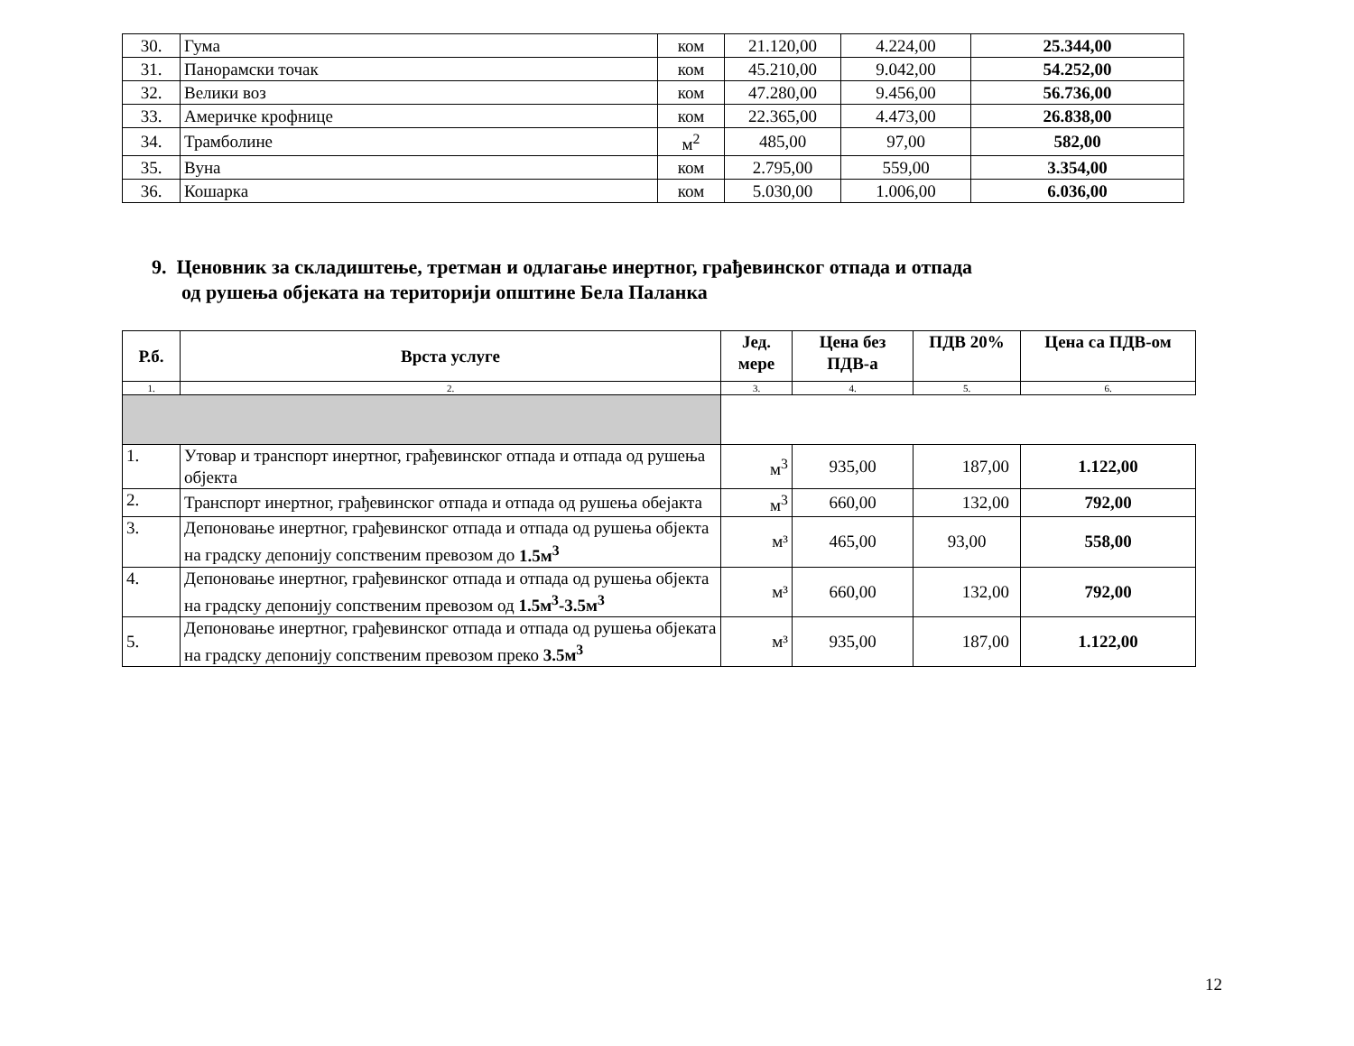| 30. | Гума | ком | 21.120,00 | 4.224,00 | 25.344,00 |
| 31. | Панорамски точак | ком | 45.210,00 | 9.042,00 | 54.252,00 |
| 32. | Велики воз | ком | 47.280,00 | 9.456,00 | 56.736,00 |
| 33. | Америчке крофнице | ком | 22.365,00 | 4.473,00 | 26.838,00 |
| 34. | Трамболине | м<sup>2</sup> | 485,00 | 97,00 | 582,00 |
| 35. | Вуна | ком | 2.795,00 | 559,00 | 3.354,00 |
| 36. | Кошарка | ком | 5.030,00 | 1.006,00 | 6.036,00 |
9. Ценовник за складиштење, третман и одлагање инертног, грађевинског отпада и отпада
од рушења објеката на територији општине Бела Паланка
| Р.б. | Врста услуге | Јед. мере | Цена без ПДВ-а | ПДВ 20% | Цена са ПДВ-ом |
| --- | --- | --- | --- | --- | --- |
| 1. | 2. | 3. | 4. | 5. | 6. |
| 1. | Утовар и транспорт инертног, грађевинског отпада и отпада од рушења објекта | м<sup>3</sup> | 935,00 | 187,00 | 1.122,00 |
| 2. | Транспорт инертног, грађевинског отпада и отпада од рушења обејакта | м<sup>3</sup> | 660,00 | 132,00 | 792,00 |
| 3. | Депоновање инертног, грађевинског отпада и отпада од рушења објекта на градску депонију сопственим превозом до 1.5м<sup>3</sup> | м³ | 465,00 | 93,00 | 558,00 |
| 4. | Депоновање инертног, грађевинског отпада и отпада од рушења објекта на градску депонију сопственим превозом од 1.5м<sup>3</sup>-3.5м<sup>3</sup> | м³ | 660,00 | 132,00 | 792,00 |
| 5. | Депоновање инертног, грађевинског отпада и отпада од рушења објеката на градску депонију сопственим превозом преко 3.5м<sup>3</sup> | м³ | 935,00 | 187,00 | 1.122,00 |
12